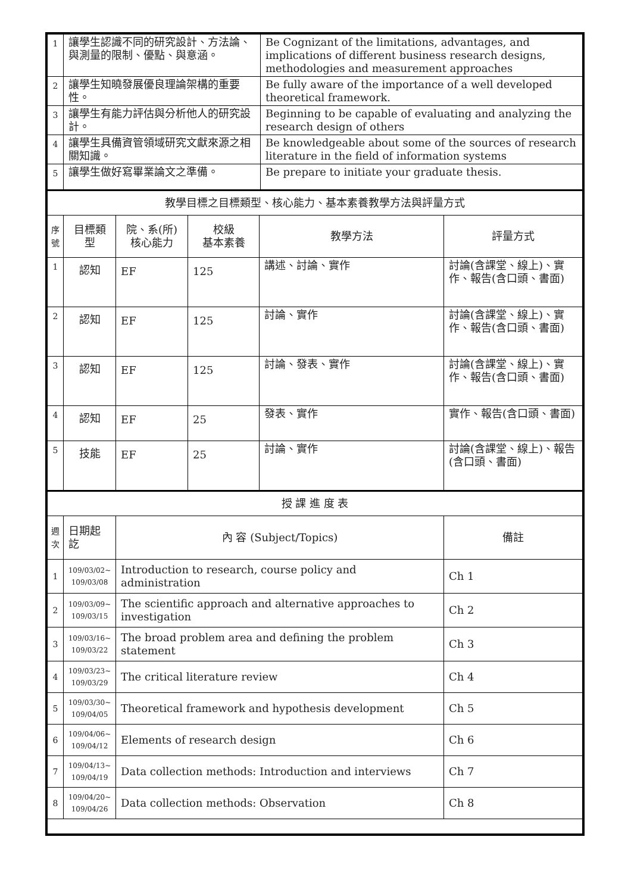| 1 | 讓學生認識不同的研究設計、方法論、與測量的限制、優點、與意涵。 | Be Cognizant of the limitations, advantages, and implications of different business research designs, methodologies and measurement approaches |
| 2 | 讓學生知曉發展優良理論架構的重要性。 | Be fully aware of the importance of a well developed theoretical framework. |
| 3 | 讓學生有能力評估與分析他人的研究設計。 | Beginning to be capable of evaluating and analyzing the research design of others |
| 4 | 讓學生具備資管領域研究文獻來源之相關知識。 | Be knowledgeable about some of the sources of research literature in the field of information systems |
| 5 | 讓學生做好寫畢業論文之準備。 | Be prepare to initiate your graduate thesis. |
| 教學目標之目標類型、核心能力、基本素養教學方法與評量方式 | | | | | |
| 序號 | 目標類型 | 院、系(所) 核心能力 | 校級 基本素養 | 教學方法 | 評量方式 |
| 1 | 認知 | EF | 125 | 講述、討論、實作 | 討論(含課堂、線上)、實作、報告(含口頭、書面) |
| 2 | 認知 | EF | 125 | 討論、實作 | 討論(含課堂、線上)、實作、報告(含口頭、書面) |
| 3 | 認知 | EF | 125 | 討論、發表、實作 | 討論(含課堂、線上)、實作、報告(含口頭、書面) |
| 4 | 認知 | EF | 25 | 發表、實作 | 實作、報告(含口頭、書面) |
| 5 | 技能 | EF | 25 | 討論、實作 | 討論(含課堂、線上)、報告(含口頭、書面) |
| 授 課 進 度 表 | | | |
| 週次 | 日期起訖 | 內 容 (Subject/Topics) | 備註 |
| 1 | 109/03/02~ 109/03/08 | Introduction to research, course policy and administration | Ch 1 |
| 2 | 109/03/09~ 109/03/15 | The scientific approach and alternative approaches to investigation | Ch 2 |
| 3 | 109/03/16~ 109/03/22 | The broad problem area and defining the problem statement | Ch 3 |
| 4 | 109/03/23~ 109/03/29 | The critical literature review | Ch 4 |
| 5 | 109/03/30~ 109/04/05 | Theoretical framework and hypothesis development | Ch 5 |
| 6 | 109/04/06~ 109/04/12 | Elements of research design | Ch 6 |
| 7 | 109/04/13~ 109/04/19 | Data collection methods: Introduction and interviews | Ch 7 |
| 8 | 109/04/20~ 109/04/26 | Data collection methods: Observation | Ch 8 |